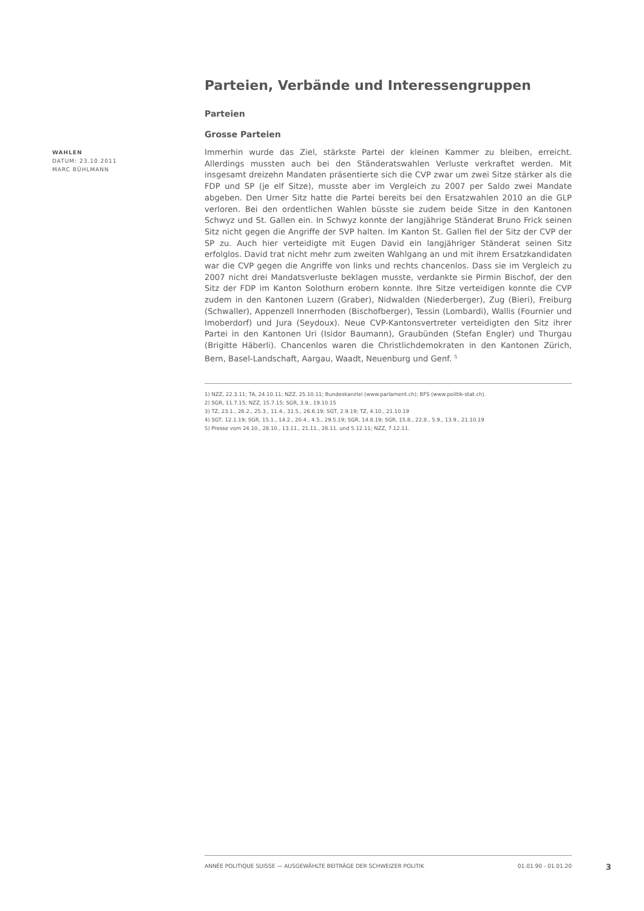Parteien, Verbände und Interessengruppen
Parteien
Grosse Parteien
WAHLEN
DATUM: 23.10.2011
MARC BÜHLMANN
Immerhin wurde das Ziel, stärkste Partei der kleinen Kammer zu bleiben, erreicht. Allerdings mussten auch bei den Ständeratswahlen Verluste verkraftet werden. Mit insgesamt dreizehn Mandaten präsentierte sich die CVP zwar um zwei Sitze stärker als die FDP und SP (je elf Sitze), musste aber im Vergleich zu 2007 per Saldo zwei Mandate abgeben. Den Urner Sitz hatte die Partei bereits bei den Ersatzwahlen 2010 an die GLP verloren. Bei den ordentlichen Wahlen büsste sie zudem beide Sitze in den Kantonen Schwyz und St. Gallen ein. In Schwyz konnte der langjährige Ständerat Bruno Frick seinen Sitz nicht gegen die Angriffe der SVP halten. Im Kanton St. Gallen fiel der Sitz der CVP der SP zu. Auch hier verteidigte mit Eugen David ein langjähriger Ständerat seinen Sitz erfolglos. David trat nicht mehr zum zweiten Wahlgang an und mit ihrem Ersatzkandidaten war die CVP gegen die Angriffe von links und rechts chancenlos. Dass sie im Vergleich zu 2007 nicht drei Mandatsverluste beklagen musste, verdankte sie Pirmin Bischof, der den Sitz der FDP im Kanton Solothurn erobern konnte. Ihre Sitze verteidigen konnte die CVP zudem in den Kantonen Luzern (Graber), Nidwalden (Niederberger), Zug (Bieri), Freiburg (Schwaller), Appenzell Innerrhoden (Bischofberger), Tessin (Lombardi), Wallis (Fournier und Imoberdorf) und Jura (Seydoux). Neue CVP-Kantonsvertreter verteidigten den Sitz ihrer Partei in den Kantonen Uri (Isidor Baumann), Graubünden (Stefan Engler) und Thurgau (Brigitte Häberli). Chancenlos waren die Christlichdemokraten in den Kantonen Zürich, Bern, Basel-Landschaft, Aargau, Waadt, Neuenburg und Genf. <sup>5</sup>
1) NZZ, 22.3.11; TA, 24.10.11; NZZ, 25.10.11; Bundeskanzlei (www.parlament.ch); BFS (www.politik-stat.ch).
2) SGR, 11.7.15; NZZ, 15.7.15; SGR, 3.9., 19.10.15
3) TZ, 23.1., 26.2., 25.3., 11.4., 31.5., 26.6.19; SGT, 2.9.19; TZ, 4.10., 21.10.19
4) SGT, 12.1.19; SGR, 15.1., 14.2., 20.4., 4.5., 29.5.19; SGR, 14.8.19; SGR, 15.8., 22.8., 5.9., 13.9., 21.10.19
5) Presse vom 24.10., 28.10., 13.11., 21.11., 28.11. und 5.12.11; NZZ, 7.12.11.
ANNÉE POLITIQUE SUISSE — AUSGEWÄHLTE BEITRÄGE DER SCHWEIZER POLITIK 01.01.90 - 01.01.20
3